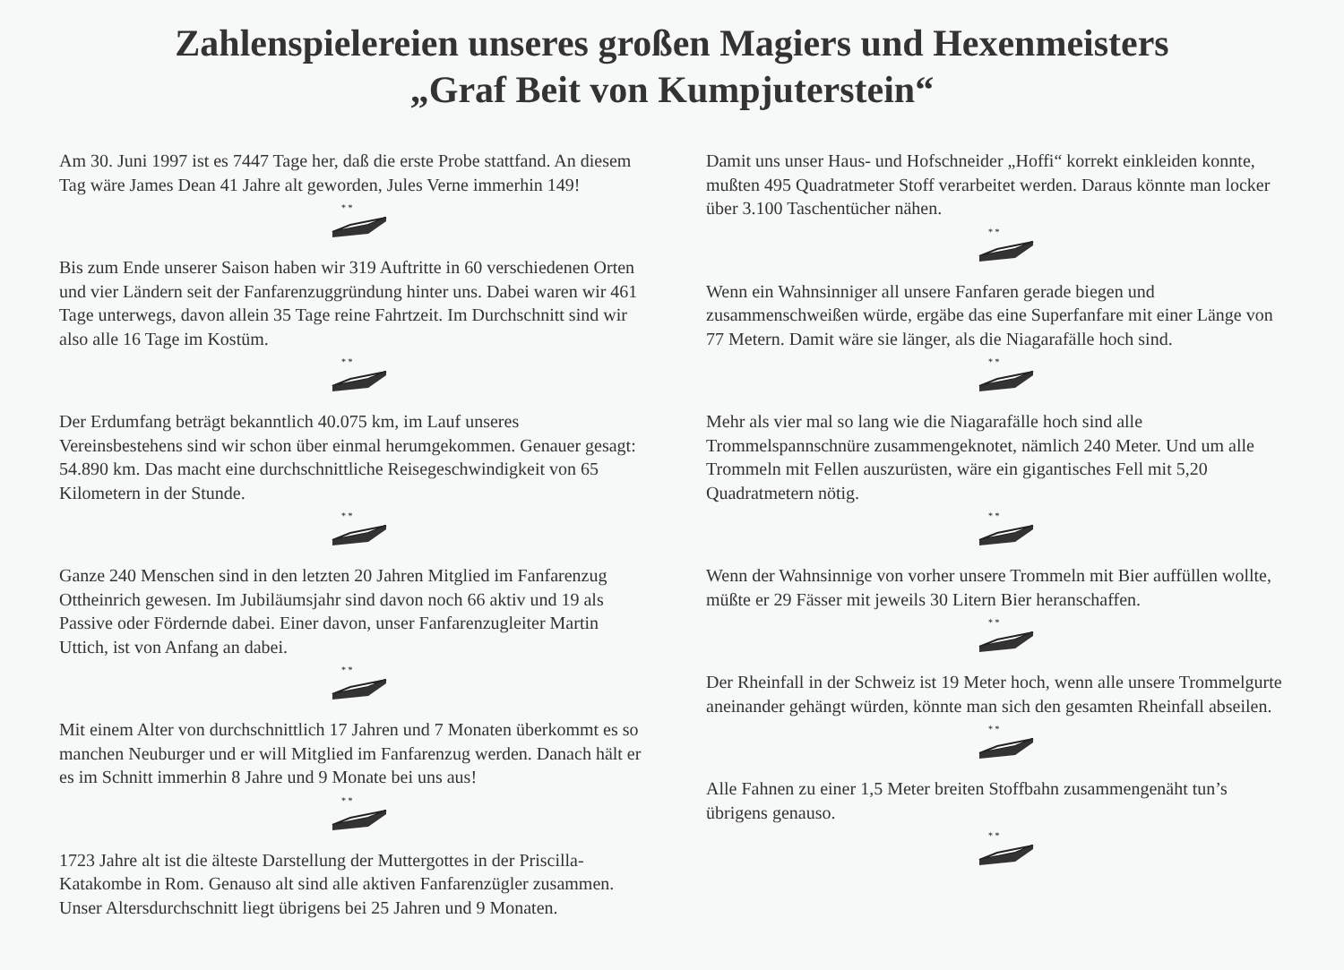Zahlenspielereien unseres großen Magiers und Hexenmeisters
„Graf Beit von Kumpjuterstein“
Am 30. Juni 1997 ist es 7447 Tage her, daß die erste Probe stattfand. An diesem Tag wäre James Dean 41 Jahre alt geworden, Jules Verne immerhin 149!
* *
Bis zum Ende unserer Saison haben wir 319 Auftritte in 60 verschiedenen Orten und vier Ländern seit der Fanfarenzuggründung hinter uns. Dabei waren wir 461 Tage unterwegs, davon allein 35 Tage reine Fahrtzeit. Im Durchschnitt sind wir also alle 16 Tage im Kostüm.
* *
Der Erdumfang beträgt bekanntlich 40.075 km, im Lauf unseres Vereinsbestehens sind wir schon über einmal herumgekommen. Genauer gesagt: 54.890 km. Das macht eine durchschnittliche Reisegeschwindigkeit von 65 Kilometern in der Stunde.
* *
Ganze 240 Menschen sind in den letzten 20 Jahren Mitglied im Fanfarenzug Ottheinrich gewesen. Im Jubiläumsjahr sind davon noch 66 aktiv und 19 als Passive oder Fördernde dabei. Einer davon, unser Fanfarenzugleiter Martin Uttich, ist von Anfang an dabei.
* *
Mit einem Alter von durchschnittlich 17 Jahren und 7 Monaten überkommt es so manchen Neuburger und er will Mitglied im Fanfarenzug werden. Danach hält er es im Schnitt immerhin 8 Jahre und 9 Monate bei uns aus!
* *
1723 Jahre alt ist die älteste Darstellung der Muttergottes in der Priscilla-Katakombe in Rom. Genauso alt sind alle aktiven Fanfarenzügler zusammen. Unser Altersdurchschnitt liegt übrigens bei 25 Jahren und 9 Monaten.
Damit uns unser Haus- und Hofschneider „Hoffi“ korrekt einkleiden konnte, mußten 495 Quadratmeter Stoff verarbeitet werden. Daraus könnte man locker über 3.100 Taschentücher nähen.
* *
Wenn ein Wahnsinniger all unsere Fanfaren gerade biegen und zusammenschweißen würde, ergäbe das eine Superfanfare mit einer Länge von 77 Metern. Damit wäre sie länger, als die Niagarafälle hoch sind.
* *
Mehr als vier mal so lang wie die Niagarafälle hoch sind alle Trommelspannschnüre zusammengeknotet, nämlich 240 Meter. Und um alle Trommeln mit Fellen auszurüsten, wäre ein gigantisches Fell mit 5,20 Quadratmetern nötig.
* *
Wenn der Wahnsinnige von vorher unsere Trommeln mit Bier auffüllen wollte, müßte er 29 Fässer mit jeweils 30 Litern Bier heranschaffen.
* *
Der Rheinfall in der Schweiz ist 19 Meter hoch, wenn alle unsere Trommelgurte aneinander gehängt würden, könnte man sich den gesamten Rheinfall abseilen.
* *
Alle Fahnen zu einer 1,5 Meter breiten Stoffbahn zusammengenäht tun’s übrigens genauso.
* *